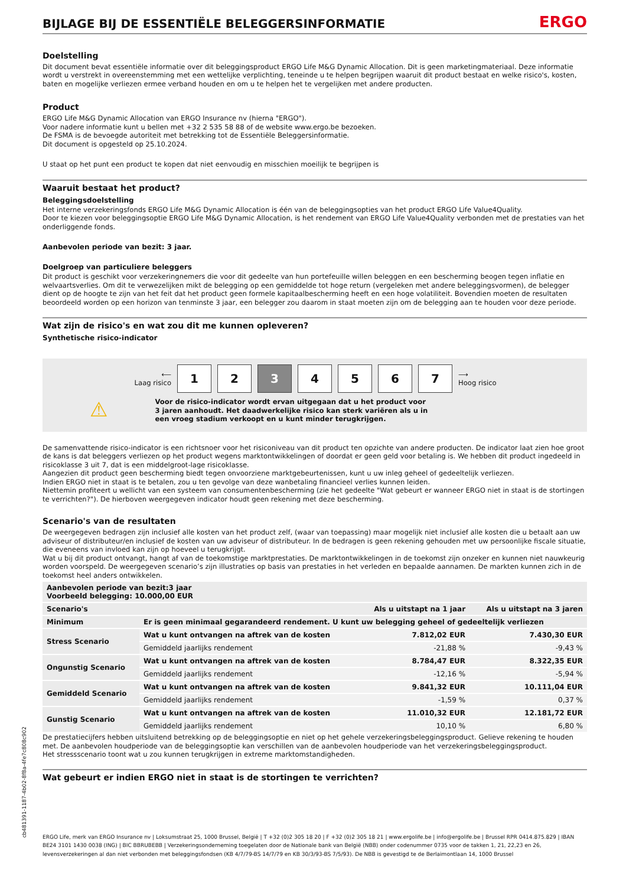BIJLAGE BIJ DE ESSENTIËLE BELEGGERSINFORMATIE ERGO
Doelstelling
Dit document bevat essentiële informatie over dit beleggingsproduct ERGO Life M&G Dynamic Allocation. Dit is geen marketingmateriaal. Deze informatie wordt u verstrekt in overeenstemming met een wettelijke verplichting, teneinde u te helpen begrijpen waaruit dit product bestaat en welke risico's, kosten, baten en mogelijke verliezen ermee verband houden en om u te helpen het te vergelijken met andere producten.
Product
ERGO Life M&G Dynamic Allocation van ERGO Insurance nv (hierna "ERGO").
Voor nadere informatie kunt u bellen met +32 2 535 58 88 of de website www.ergo.be bezoeken.
De FSMA is de bevoegde autoriteit met betrekking tot de Essentiële Beleggersinformatie.
Dit document is opgesteld op 25.10.2024.
U staat op het punt een product te kopen dat niet eenvoudig en misschien moeilijk te begrijpen is
Waaruit bestaat het product?
Beleggingsdoelstelling
Het interne verzekeringsfonds ERGO Life M&G Dynamic Allocation is één van de beleggingsopties van het product ERGO Life Value4Quality.
Door te kiezen voor beleggingsoptie ERGO Life M&G Dynamic Allocation, is het rendement van ERGO Life Value4Quality verbonden met de prestaties van het onderliggende fonds.
Aanbevolen periode van bezit: 3 jaar.
Doelgroep van particuliere beleggers
Dit product is geschikt voor verzekeringnemers die voor dit gedeelte van hun portefeuille willen beleggen en een bescherming beogen tegen inflatie en welvaartsverlies. Om dit te verwezelijken mikt de belegging op een gemiddelde tot hoge return (vergeleken met andere beleggingsvormen), de belegger dient op de hoogte te zijn van het feit dat het product geen formele kapitaalbescherming heeft en een hoge volatiliteit. Bovendien moeten de resultaten beoordeeld worden op een horizon van tenminste 3 jaar, een belegger zou daarom in staat moeten zijn om de belegging aan te houden voor deze periode.
Wat zijn de risico's en wat zou dit me kunnen opleveren?
Synthetische risico-indicator
⟵
Laag risico
1 2 3 4 5 6 7
⟶
Hoog risico
⚠
Voor de risico-indicator wordt ervan uitgegaan dat u het product voor 3 jaren aanhoudt. Het daadwerkelijke risico kan sterk variëren als u in een vroeg stadium verkoopt en u kunt minder terugkrijgen.
De samenvattende risico-indicator is een richtsnoer voor het risiconiveau van dit product ten opzichte van andere producten. De indicator laat zien hoe groot de kans is dat beleggers verliezen op het product wegens marktontwikkelingen of doordat er geen geld voor betaling is. We hebben dit product ingedeeld in risicoklasse 3 uit 7, dat is een middelgroot-lage risicoklasse.
Aangezien dit product geen bescherming biedt tegen onvoorziene marktgebeurtenissen, kunt u uw inleg geheel of gedeeltelijk verliezen.
Indien ERGO niet in staat is te betalen, zou u ten gevolge van deze wanbetaling financieel verlies kunnen leiden.
Niettemin profiteert u wellicht van een systeem van consumentenbescherming (zie het gedeelte "Wat gebeurt er wanneer ERGO niet in staat is de stortingen te verrichten?"). De hierboven weergegeven indicator houdt geen rekening met deze bescherming.
Scenario's van de resultaten
De weergegeven bedragen zijn inclusief alle kosten van het product zelf, (waar van toepassing) maar mogelijk niet inclusief alle kosten die u betaalt aan uw adviseur of distributeur/en inclusief de kosten van uw adviseur of distributeur. In de bedragen is geen rekening gehouden met uw persoonlijke fiscale situatie, die eveneens van invloed kan zijn op hoeveel u terugkrijgt.
Wat u bij dit product ontvangt, hangt af van de toekomstige marktprestaties. De marktontwikkelingen in de toekomst zijn onzeker en kunnen niet nauwkeurig worden voorspeld. De weergegeven scenario’s zijn illustraties op basis van prestaties in het verleden en bepaalde aannamen. De markten kunnen zich in de toekomst heel anders ontwikkelen.
| Aanbevolen periode van bezit:3 jaar Voorbeeld belegging: 10.000,00 EUR | | | |
| --- | --- | --- | --- |
| Scenario's | | Als u uitstapt na 1 jaar | Als u uitstapt na 3 jaren |
| Minimum | Er is geen minimaal gegarandeerd rendement. U kunt uw belegging geheel of gedeeltelijk verliezen | | |
| Stress Scenario | Wat u kunt ontvangen na aftrek van de kosten | 7.812,02 EUR | 7.430,30 EUR |
| | Gemiddeld jaarlijks rendement | -21,88 % | -9,43 % |
| Ongunstig Scenario | Wat u kunt ontvangen na aftrek van de kosten | 8.784,47 EUR | 8.322,35 EUR |
| | Gemiddeld jaarlijks rendement | -12,16 % | -5,94 % |
| Gemiddeld Scenario | Wat u kunt ontvangen na aftrek van de kosten | 9.841,32 EUR | 10.111,04 EUR |
| | Gemiddeld jaarlijks rendement | -1,59 % | 0,37 % |
| Gunstig Scenario | Wat u kunt ontvangen na aftrek van de kosten | 11.010,32 EUR | 12.181,72 EUR |
| | Gemiddeld jaarlijks rendement | 10,10 % | 6,80 % |
De prestatiecijfers hebben uitsluitend betrekking op de beleggingsoptie en niet op het gehele verzekeringsbeleggingsproduct. Gelieve rekening te houden met. De aanbevolen houdperiode van de beleggingsoptie kan verschillen van de aanbevolen houdperiode van het verzekeringsbeleggingsproduct.
Het stressscenario toont wat u zou kunnen terugkrijgen in extreme marktomstandigheden.
Wat gebeurt er indien ERGO niet in staat is de stortingen te verrichten?
cb481391-1187-4b02-8f8a-4fe7c808c902
ERGO Life, merk van ERGO Insurance nv | Loksumstraat 25, 1000 Brussel, België | T +32 (0)2 305 18 20 | F +32 (0)2 305 18 21 | www.ergolife.be | info@ergolife.be | Brussel RPR 0414.875.829 | IBAN BE24 3101 1430 0038 (ING) | BIC BBRUBEBB | Verzekeringsonderneming toegelaten door de Nationale bank van België (NBB) onder codenummer 0735 voor de takken 1, 21, 22,23 en 26, levensverzekeringen al dan niet verbonden met beleggingsfondsen (KB 4/7/79-BS 14/7/79 en KB 30/3/93-BS 7/5/93). De NBB is gevestigd te de Berlaimontlaan 14, 1000 Brussel